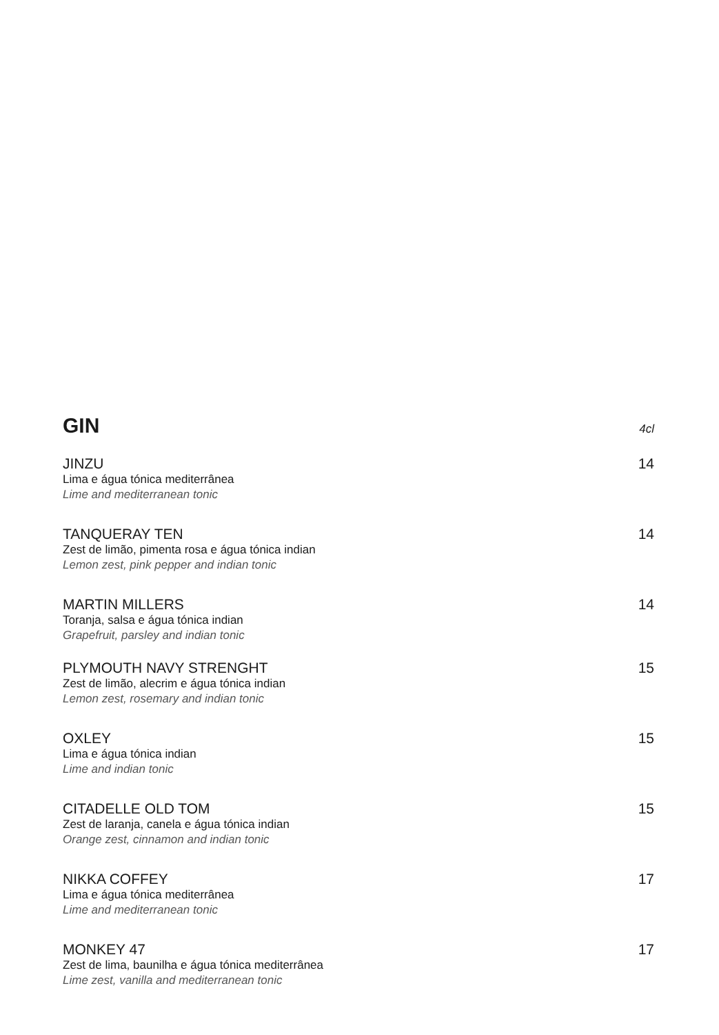GIN
4cl
JINZU 14
Lima e água tónica mediterrânea
Lime and mediterranean tonic
TANQUERAY TEN 14
Zest de limão, pimenta rosa e água tónica indian
Lemon zest, pink pepper and indian tonic
MARTIN MILLERS 14
Toranja, salsa e água tónica indian
Grapefruit, parsley and indian tonic
PLYMOUTH NAVY STRENGHT 15
Zest de limão, alecrim e água tónica indian
Lemon zest, rosemary and indian tonic
OXLEY 15
Lima e água tónica indian
Lime and indian tonic
CITADELLE OLD TOM 15
Zest de laranja, canela e água tónica indian
Orange zest, cinnamon and indian tonic
NIKKA COFFEY 17
Lima e água tónica mediterrânea
Lime and mediterranean tonic
MONKEY 47 17
Zest de lima, baunilha e água tónica mediterrânea
Lime zest, vanilla and mediterranean tonic